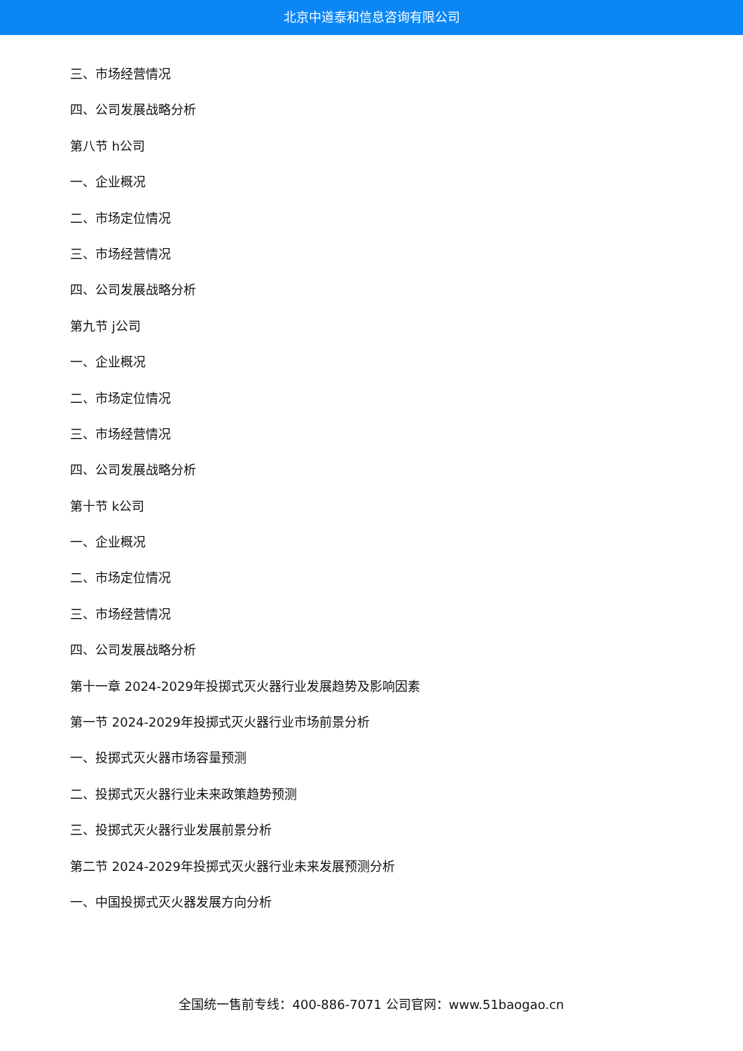北京中道泰和信息咨询有限公司
三、市场经营情况
四、公司发展战略分析
第八节 h公司
一、企业概况
二、市场定位情况
三、市场经营情况
四、公司发展战略分析
第九节 j公司
一、企业概况
二、市场定位情况
三、市场经营情况
四、公司发展战略分析
第十节 k公司
一、企业概况
二、市场定位情况
三、市场经营情况
四、公司发展战略分析
第十一章 2024-2029年投掷式灭火器行业发展趋势及影响因素
第一节 2024-2029年投掷式灭火器行业市场前景分析
一、投掷式灭火器市场容量预测
二、投掷式灭火器行业未来政策趋势预测
三、投掷式灭火器行业发展前景分析
第二节 2024-2029年投掷式灭火器行业未来发展预测分析
一、中国投掷式灭火器发展方向分析
全国统一售前专线：400-886-7071 公司官网：www.51baogao.cn